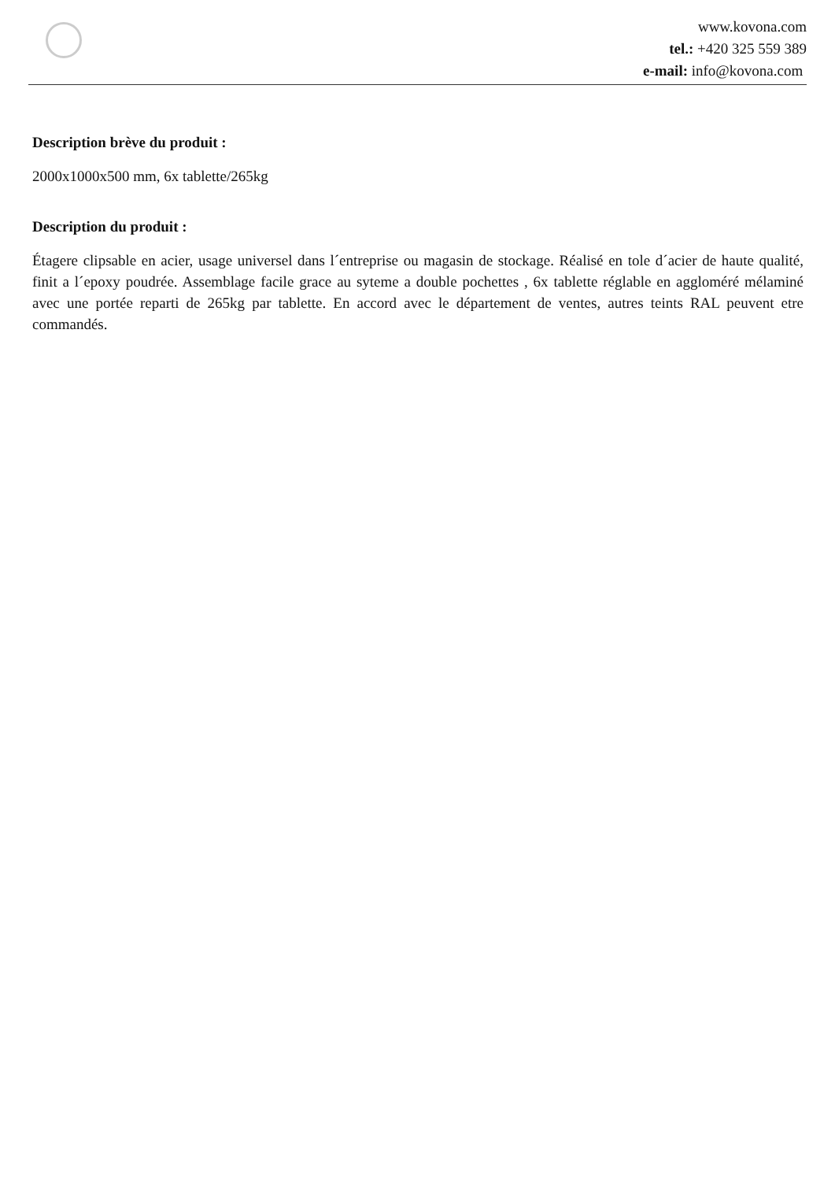www.kovona.com
tel.: +420 325 559 389
e-mail: info@kovona.com
Description brève du produit :
2000x1000x500 mm, 6x tablette/265kg
Description du produit :
Étagere clipsable en acier, usage universel dans l´entreprise ou magasin de stockage. Réalisé en tole d´acier de haute qualité, finit a l´epoxy poudrée. Assemblage facile grace au syteme a double pochettes , 6x tablette réglable en aggloméré mélaminé avec une portée reparti de 265kg par tablette. En accord avec le département de ventes, autres teints RAL peuvent etre commandés.